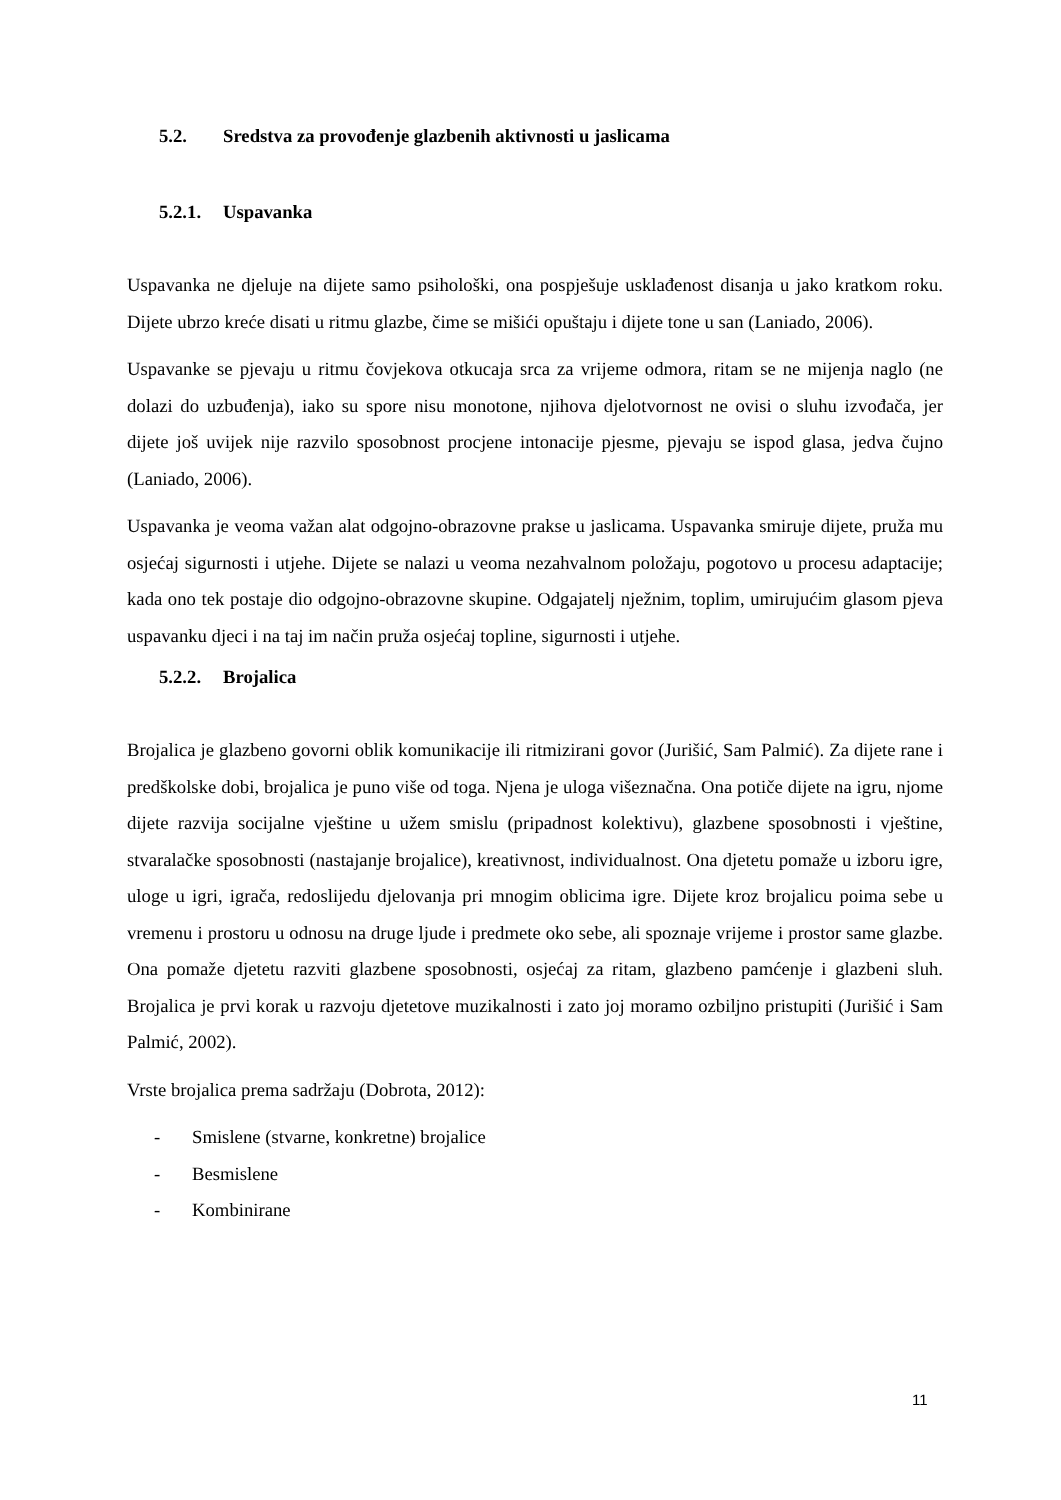5.2. Sredstva za provođenje glazbenih aktivnosti u jaslicama
5.2.1. Uspavanka
Uspavanka ne djeluje na dijete samo psihološki, ona pospješuje usklađenost disanja u jako kratkom roku. Dijete ubrzo kreće disati u ritmu glazbe, čime se mišići opuštaju i dijete tone u san (Laniado, 2006).
Uspavanke se pjevaju u ritmu čovjekova otkucaja srca za vrijeme odmora, ritam se ne mijenja naglo (ne dolazi do uzbuđenja), iako su spore nisu monotone, njihova djelotvornost ne ovisi o sluhu izvođača, jer dijete još uvijek nije razvilo sposobnost procjene intonacije pjesme, pjevaju se ispod glasa, jedva čujno (Laniado, 2006).
Uspavanka je veoma važan alat odgojno-obrazovne prakse u jaslicama. Uspavanka smiruje dijete, pruža mu osjećaj sigurnosti i utjehe. Dijete se nalazi u veoma nezahvalnom položaju, pogotovo u procesu adaptacije; kada ono tek postaje dio odgojno-obrazovne skupine. Odgajatelj nježnim, toplim, umirujućim glasom pjeva uspavanku djeci i na taj im način pruža osjećaj topline, sigurnosti i utjehe.
5.2.2. Brojalica
Brojalica je glazbeno govorni oblik komunikacije ili ritmizirani govor (Jurišić, Sam Palmić). Za dijete rane i predškolske dobi, brojalica je puno više od toga. Njena je uloga višeznačna. Ona potiče dijete na igru, njome dijete razvija socijalne vještine u užem smislu (pripadnost kolektivu), glazbene sposobnosti i vještine, stvaralačke sposobnosti (nastajanje brojalice), kreativnost, individualnost. Ona djetetu pomaže u izboru igre, uloge u igri, igrača, redoslijedu djelovanja pri mnogim oblicima igre. Dijete kroz brojalicu poima sebe u vremenu i prostoru u odnosu na druge ljude i predmete oko sebe, ali spoznaje vrijeme i prostor same glazbe. Ona pomaže djetetu razviti glazbene sposobnosti, osjećaj za ritam, glazbeno pamćenje i glazbeni sluh. Brojalica je prvi korak u razvoju djetetove muzikalnosti i zato joj moramo ozbiljno pristupiti (Jurišić i Sam Palmić, 2002).
Vrste brojalica prema sadržaju (Dobrota, 2012):
- Smislene (stvarne, konkretne) brojalice
- Besmislene
- Kombinirane
11